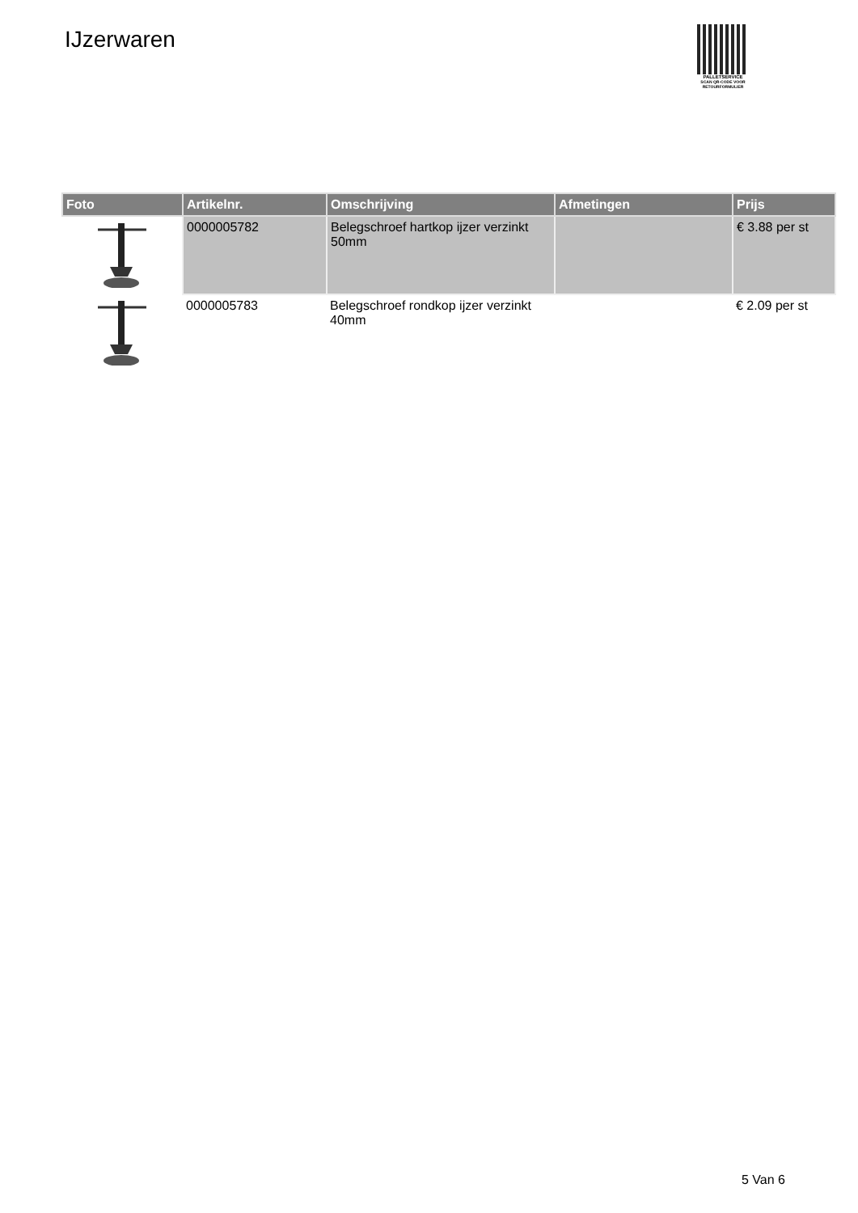IJzerwaren
PALLETSERVICE
SCAN QR-CODE VOOR RETOURFORMULIER
| Foto | Artikelnr. | Omschrijving | Afmetingen | Prijs |
| --- | --- | --- | --- | --- |
| | 0000005782 | Belegschroef hartkop ijzer verzinkt 50mm | | € 3.88 per st |
| | 0000005783 | Belegschroef rondkop ijzer verzinkt 40mm | | € 2.09 per st |
5 Van 6